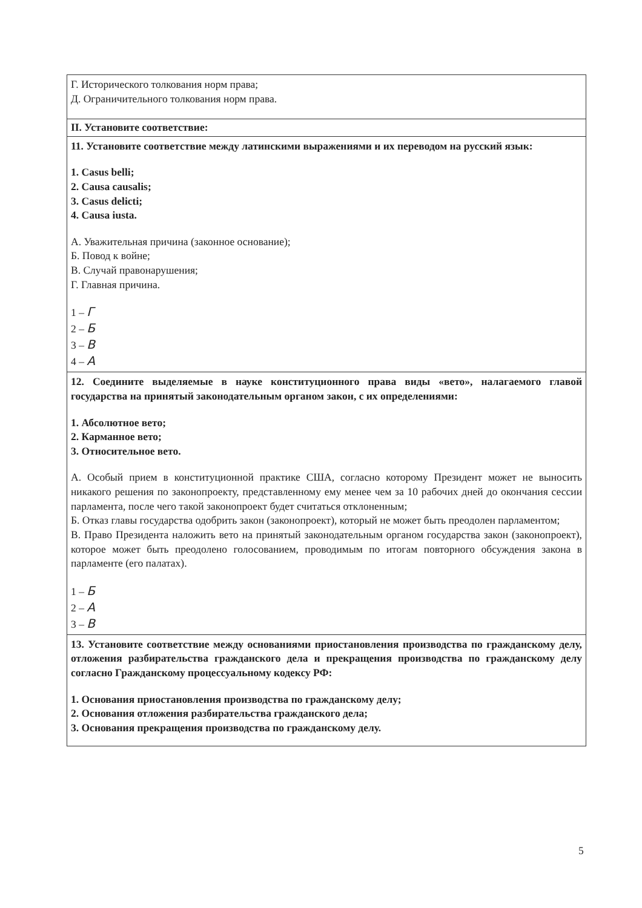| Г. Исторического толкования норм права; Д. Ограничительного толкования норм права. |
| II. Установите соответствие: |
| 11. Установите соответствие между латинскими выражениями и их переводом на русский язык: 1. Casus belli; 2. Causa causalis; 3. Casus delicti; 4. Causa iusta. А. Уважительная причина (законное основание); Б. Повод к войне; В. Случай правонарушения; Г. Главная причина. 1 – Г 2 – Б 3 – В 4 – А |
| 12. Соедините выделяемые в науке конституционного права виды «вето», налагаемого главой государства на принятый законодательным органом закон, с их определениями: 1. Абсолютное вето; 2. Карманное вето; 3. Относительное вето. А. Особый прием в конституционной практике США, согласно которому Президент может не выносить никакого решения по законопроекту, представленному ему менее чем за 10 рабочих дней до окончания сессии парламента, после чего такой законопроект будет считаться отклоненным; Б. Отказ главы государства одобрить закон (законопроект), который не может быть преодолен парламентом; В. Право Президента наложить вето на принятый законодательным органом государства закон (законопроект), которое может быть преодолено голосованием, проводимым по итогам повторного обсуждения закона в парламенте (его палатах). 1 – Б 2 – А 3 – В |
| 13. Установите соответствие между основаниями приостановления производства по гражданскому делу, отложения разбирательства гражданского дела и прекращения производства по гражданскому делу согласно Гражданскому процессуальному кодексу РФ: 1. Основания приостановления производства по гражданскому делу; 2. Основания отложения разбирательства гражданского дела; 3. Основания прекращения производства по гражданскому делу. |
5